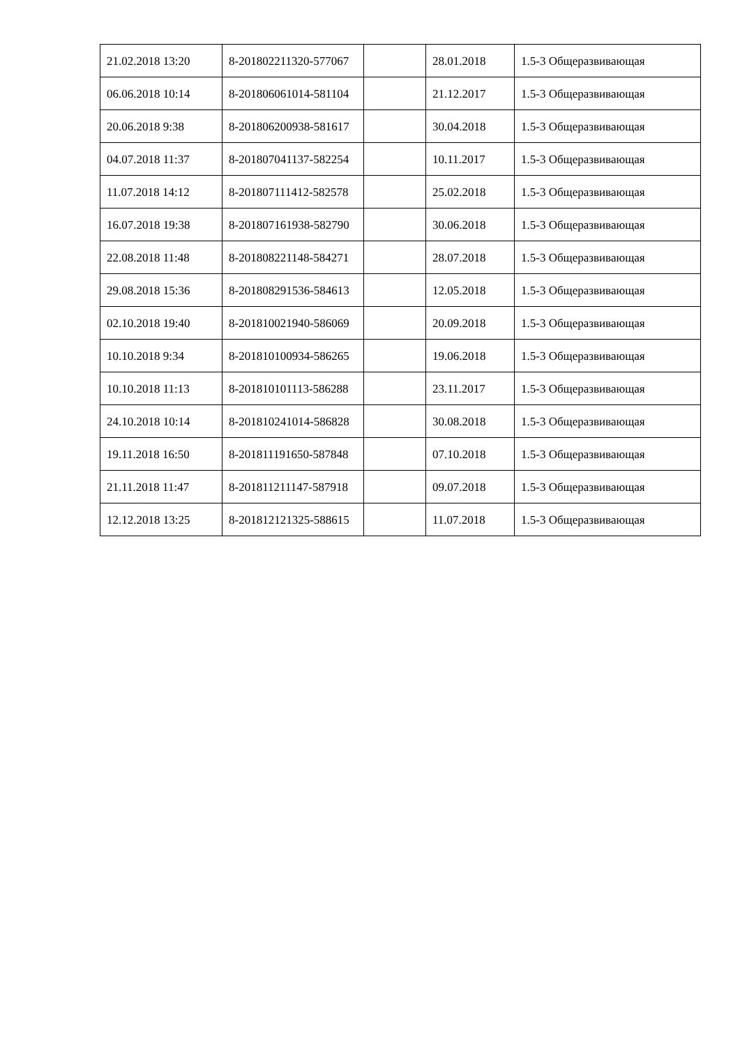| 21.02.2018 13:20 | 8-201802211320-577067 | | 28.01.2018 | 1.5-3 Общеразвивающая |
| 06.06.2018 10:14 | 8-201806061014-581104 | | 21.12.2017 | 1.5-3 Общеразвивающая |
| 20.06.2018 9:38 | 8-201806200938-581617 | | 30.04.2018 | 1.5-3 Общеразвивающая |
| 04.07.2018 11:37 | 8-201807041137-582254 | | 10.11.2017 | 1.5-3 Общеразвивающая |
| 11.07.2018 14:12 | 8-201807111412-582578 | | 25.02.2018 | 1.5-3 Общеразвивающая |
| 16.07.2018 19:38 | 8-201807161938-582790 | | 30.06.2018 | 1.5-3 Общеразвивающая |
| 22.08.2018 11:48 | 8-201808221148-584271 | | 28.07.2018 | 1.5-3 Общеразвивающая |
| 29.08.2018 15:36 | 8-201808291536-584613 | | 12.05.2018 | 1.5-3 Общеразвивающая |
| 02.10.2018 19:40 | 8-201810021940-586069 | | 20.09.2018 | 1.5-3 Общеразвивающая |
| 10.10.2018 9:34 | 8-201810100934-586265 | | 19.06.2018 | 1.5-3 Общеразвивающая |
| 10.10.2018 11:13 | 8-201810101113-586288 | | 23.11.2017 | 1.5-3 Общеразвивающая |
| 24.10.2018 10:14 | 8-201810241014-586828 | | 30.08.2018 | 1.5-3 Общеразвивающая |
| 19.11.2018 16:50 | 8-201811191650-587848 | | 07.10.2018 | 1.5-3 Общеразвивающая |
| 21.11.2018 11:47 | 8-201811211147-587918 | | 09.07.2018 | 1.5-3 Общеразвивающая |
| 12.12.2018 13:25 | 8-201812121325-588615 | | 11.07.2018 | 1.5-3 Общеразвивающая |